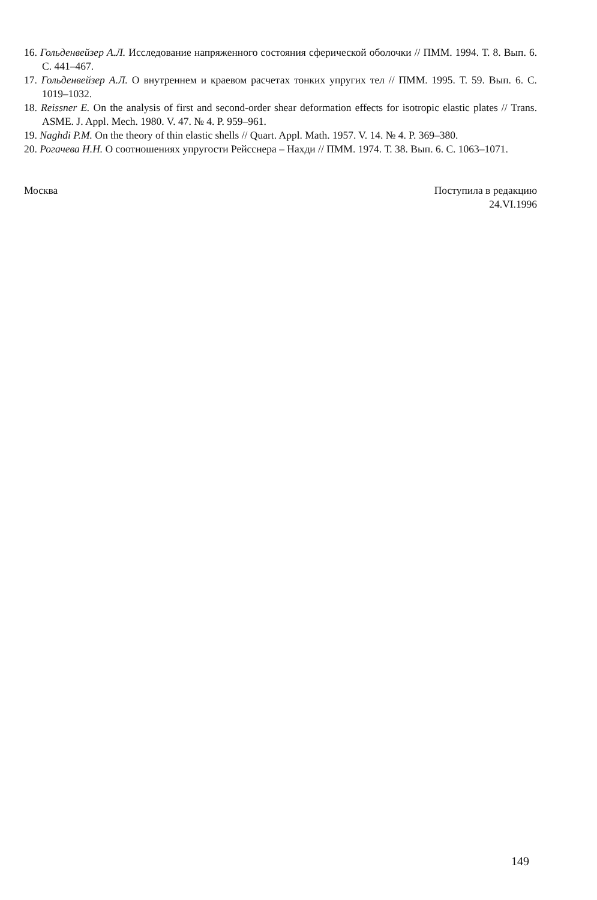16. Гольденвейзер А.Л. Исследование напряженного состояния сферической оболочки // ПММ. 1994. Т. 8. Вып. 6. С. 441–467.
17. Гольденвейзер А.Л. О внутреннем и краевом расчетах тонких упругих тел // ПММ. 1995. Т. 59. Вып. 6. С. 1019–1032.
18. Reissner E. On the analysis of first and second-order shear deformation effects for isotropic elastic plates // Trans. ASME. J. Appl. Mech. 1980. V. 47. № 4. P. 959–961.
19. Naghdi P.M. On the theory of thin elastic shells // Quart. Appl. Math. 1957. V. 14. № 4. P. 369–380.
20. Рогачева Н.Н. О соотношениях упругости Рейсснера – Нахди // ПММ. 1974. Т. 38. Вып. 6. С. 1063–1071.
Москва Поступила в редакцию
24.VI.1996
149